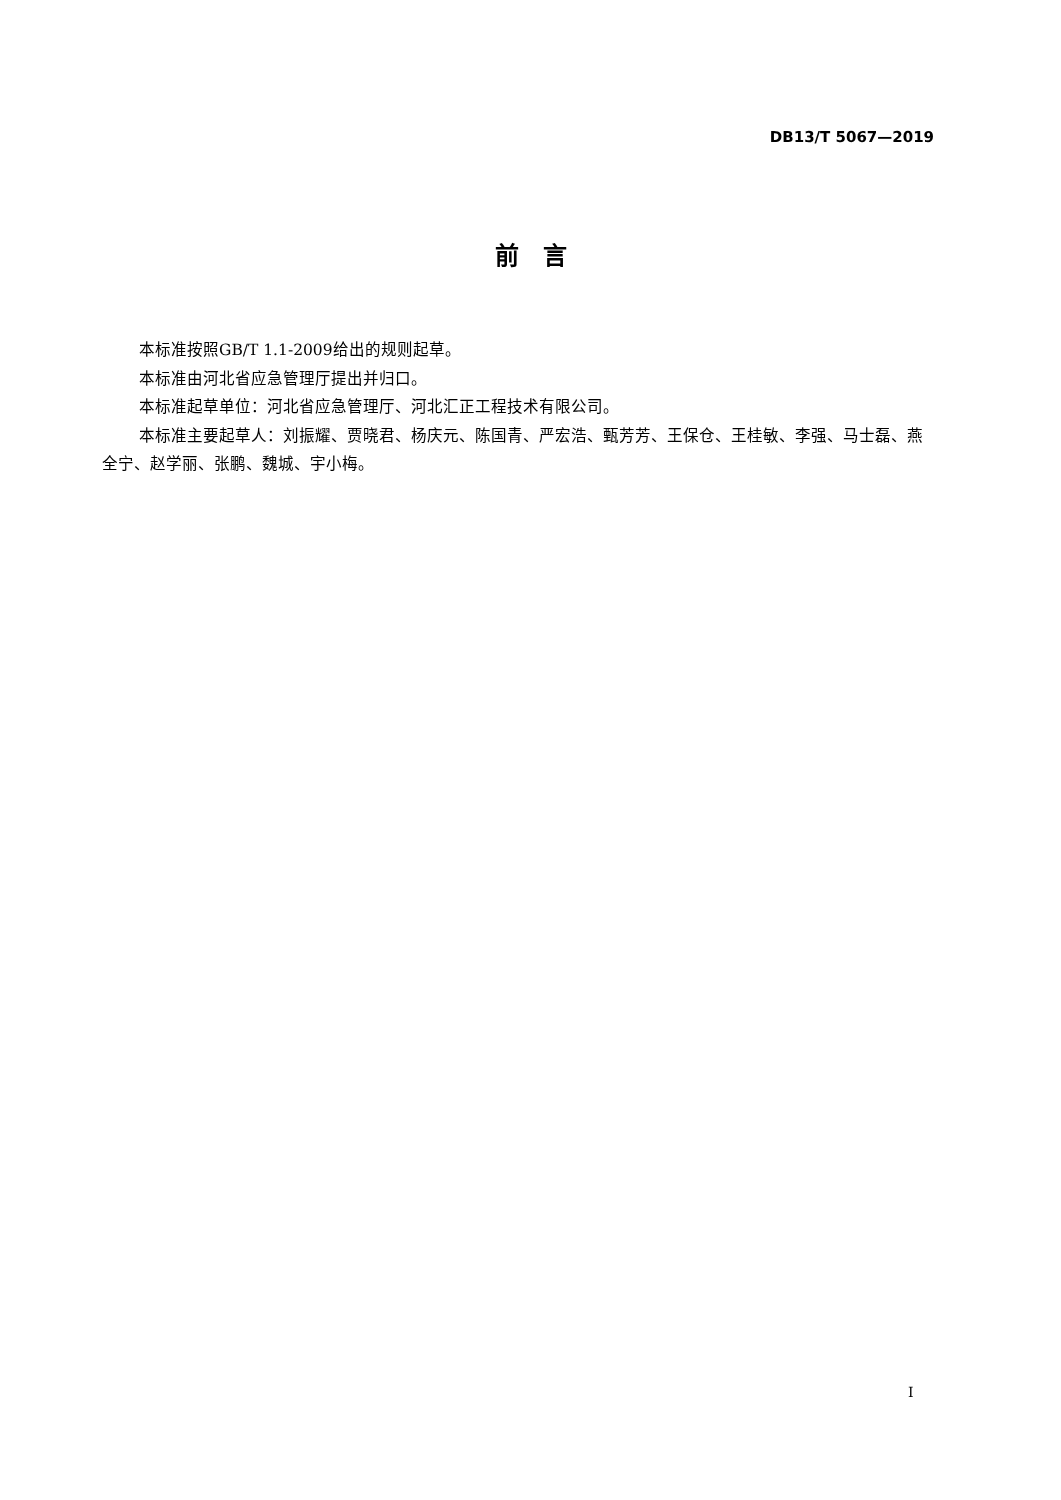DB13/T 5067—2019
前　言
本标准按照GB/T 1.1-2009给出的规则起草。
本标准由河北省应急管理厅提出并归口。
本标准起草单位：河北省应急管理厅、河北汇正工程技术有限公司。
本标准主要起草人：刘振耀、贾晓君、杨庆元、陈国青、严宏浩、甄芳芳、王保仓、王桂敏、李强、马士磊、燕全宁、赵学丽、张鹏、魏城、宇小梅。
I